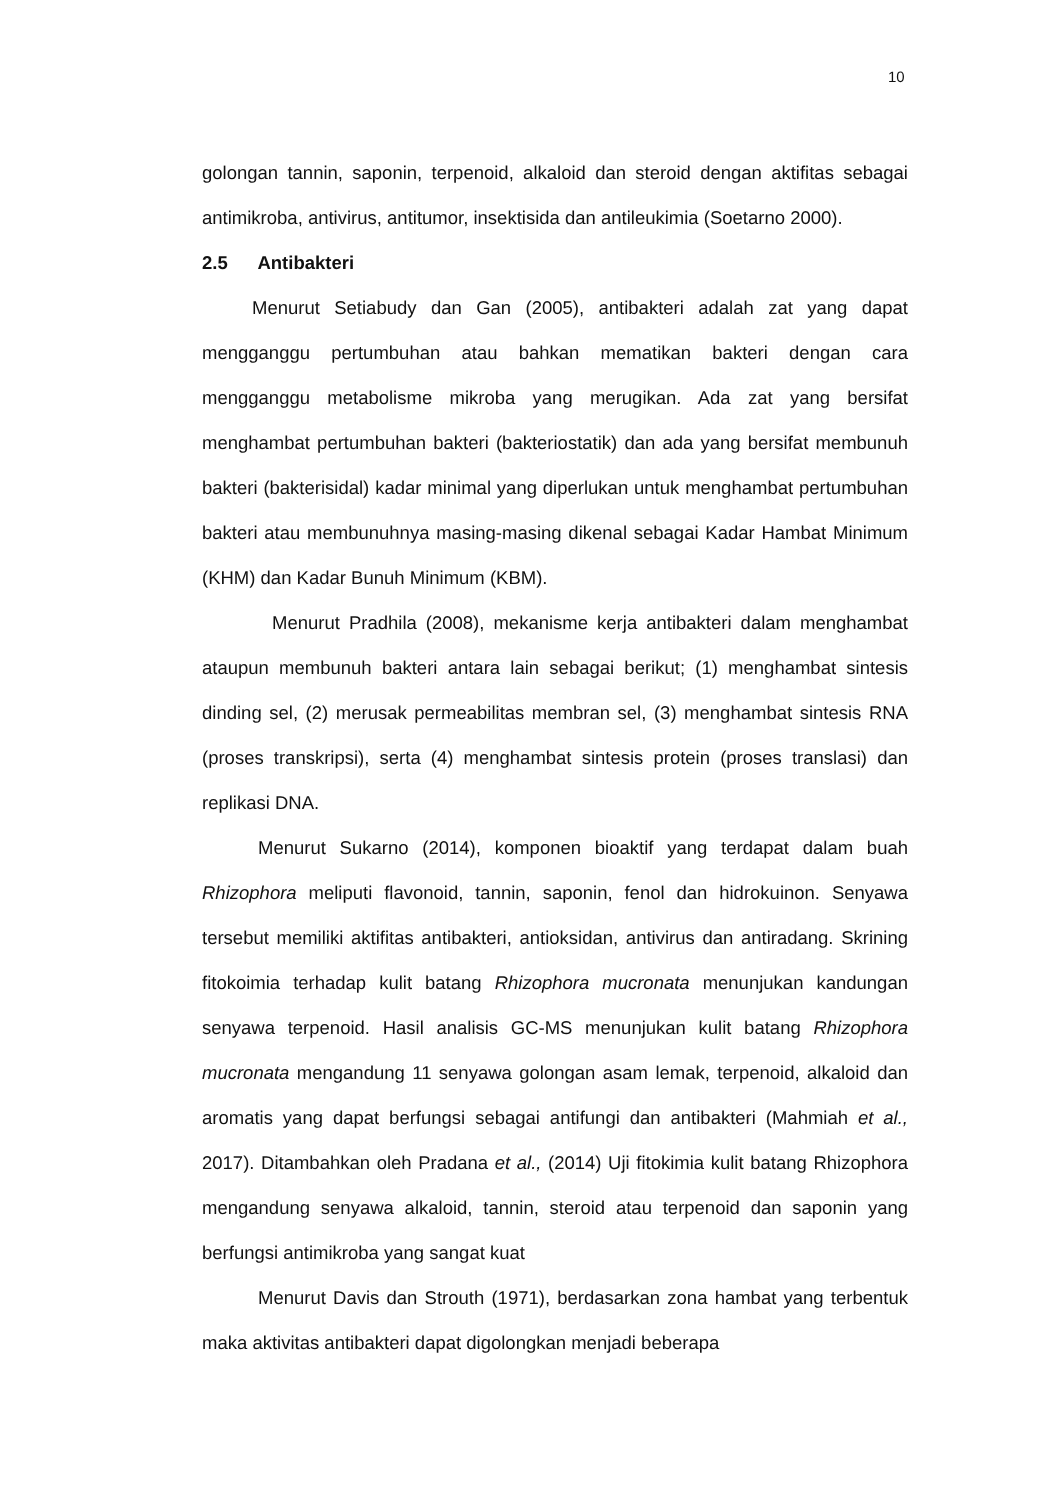10
golongan tannin, saponin, terpenoid, alkaloid dan steroid dengan aktifitas sebagai antimikroba, antivirus, antitumor, insektisida dan antileukimia (Soetarno 2000).
2.5 Antibakteri
Menurut Setiabudy dan Gan (2005), antibakteri adalah zat yang dapat mengganggu pertumbuhan atau bahkan mematikan bakteri dengan cara mengganggu metabolisme mikroba yang merugikan. Ada zat yang bersifat menghambat pertumbuhan bakteri (bakteriostatik) dan ada yang bersifat membunuh bakteri (bakterisidal) kadar minimal yang diperlukan untuk menghambat pertumbuhan bakteri atau membunuhnya masing-masing dikenal sebagai Kadar Hambat Minimum (KHM) dan Kadar Bunuh Minimum (KBM).
Menurut Pradhila (2008), mekanisme kerja antibakteri dalam menghambat ataupun membunuh bakteri antara lain sebagai berikut; (1) menghambat sintesis dinding sel, (2) merusak permeabilitas membran sel, (3) menghambat sintesis RNA (proses transkripsi), serta (4) menghambat sintesis protein (proses translasi) dan replikasi DNA.
Menurut Sukarno (2014), komponen bioaktif yang terdapat dalam buah Rhizophora meliputi flavonoid, tannin, saponin, fenol dan hidrokuinon. Senyawa tersebut memiliki aktifitas antibakteri, antioksidan, antivirus dan antiradang. Skrining fitokoimia terhadap kulit batang Rhizophora mucronata menunjukan kandungan senyawa terpenoid. Hasil analisis GC-MS menunjukan kulit batang Rhizophora mucronata mengandung 11 senyawa golongan asam lemak, terpenoid, alkaloid dan aromatis yang dapat berfungsi sebagai antifungi dan antibakteri (Mahmiah et al., 2017). Ditambahkan oleh Pradana et al., (2014) Uji fitokimia kulit batang Rhizophora mengandung senyawa alkaloid, tannin, steroid atau terpenoid dan saponin yang berfungsi antimikroba yang sangat kuat
Menurut Davis dan Strouth (1971), berdasarkan zona hambat yang terbentuk maka aktivitas antibakteri dapat digolongkan menjadi beberapa